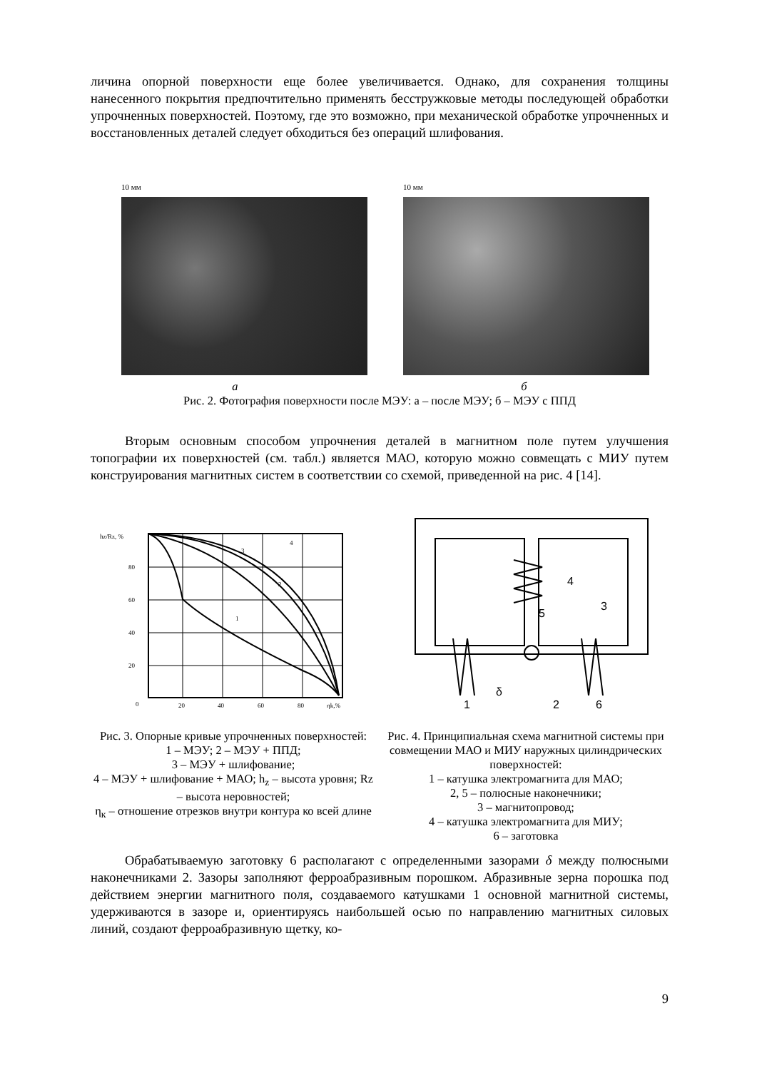личина опорной поверхности еще более увеличивается. Однако, для сохранения толщины нанесенного покрытия предпочтительно применять бесстружковые методы последующей обработки упрочненных поверхностей. Поэтому, где это возможно, при механической обработке упрочненных и восстановленных деталей следует обходиться без операций шлифования.
10 мм 10 мм
а б
Рис. 2. Фотография поверхности после МЭУ: а – после МЭУ; б – МЭУ с ППД
Вторым основным способом упрочнения деталей в магнитном поле путем улучшения топографии их поверхностей (см. табл.) является МАО, которую можно совмещать с МИУ путем конструирования магнитных систем в соответствии со схемой, приведенной на рис. 4 [14].
hz/Rz, %
80
60
40
20
0
20
40
60
80
ηk,%
1
2
3
4
4
5
3
δ
1
2
6
Рис. 3. Опорные кривые упрочненных поверхностей:
1 – МЭУ; 2 – МЭУ + ППД;
3 – МЭУ + шлифование;
4 – МЭУ + шлифование + МАО; h<sub>z</sub> – высота уровня; Rz – высота неровностей;
η<sub>к</sub> – отношение отрезков внутри контура ко всей длине
Рис. 4. Принципиальная схема магнитной системы при совмещении МАО и МИУ наружных цилиндрических поверхностей:
1 – катушка электромагнита для МАО;
2, 5 – полюсные наконечники;
3 – магнитопровод;
4 – катушка электромагнита для МИУ;
6 – заготовка
Обрабатываемую заготовку 6 располагают с определенными зазорами δ между полюсными наконечниками 2. Зазоры заполняют ферроабразивным порошком. Абразивные зерна порошка под действием энергии магнитного поля, создаваемого катушками 1 основной магнитной системы, удерживаются в зазоре и, ориентируясь наибольшей осью по направлению магнитных силовых линий, создают ферроабразивную щетку, ко-
9